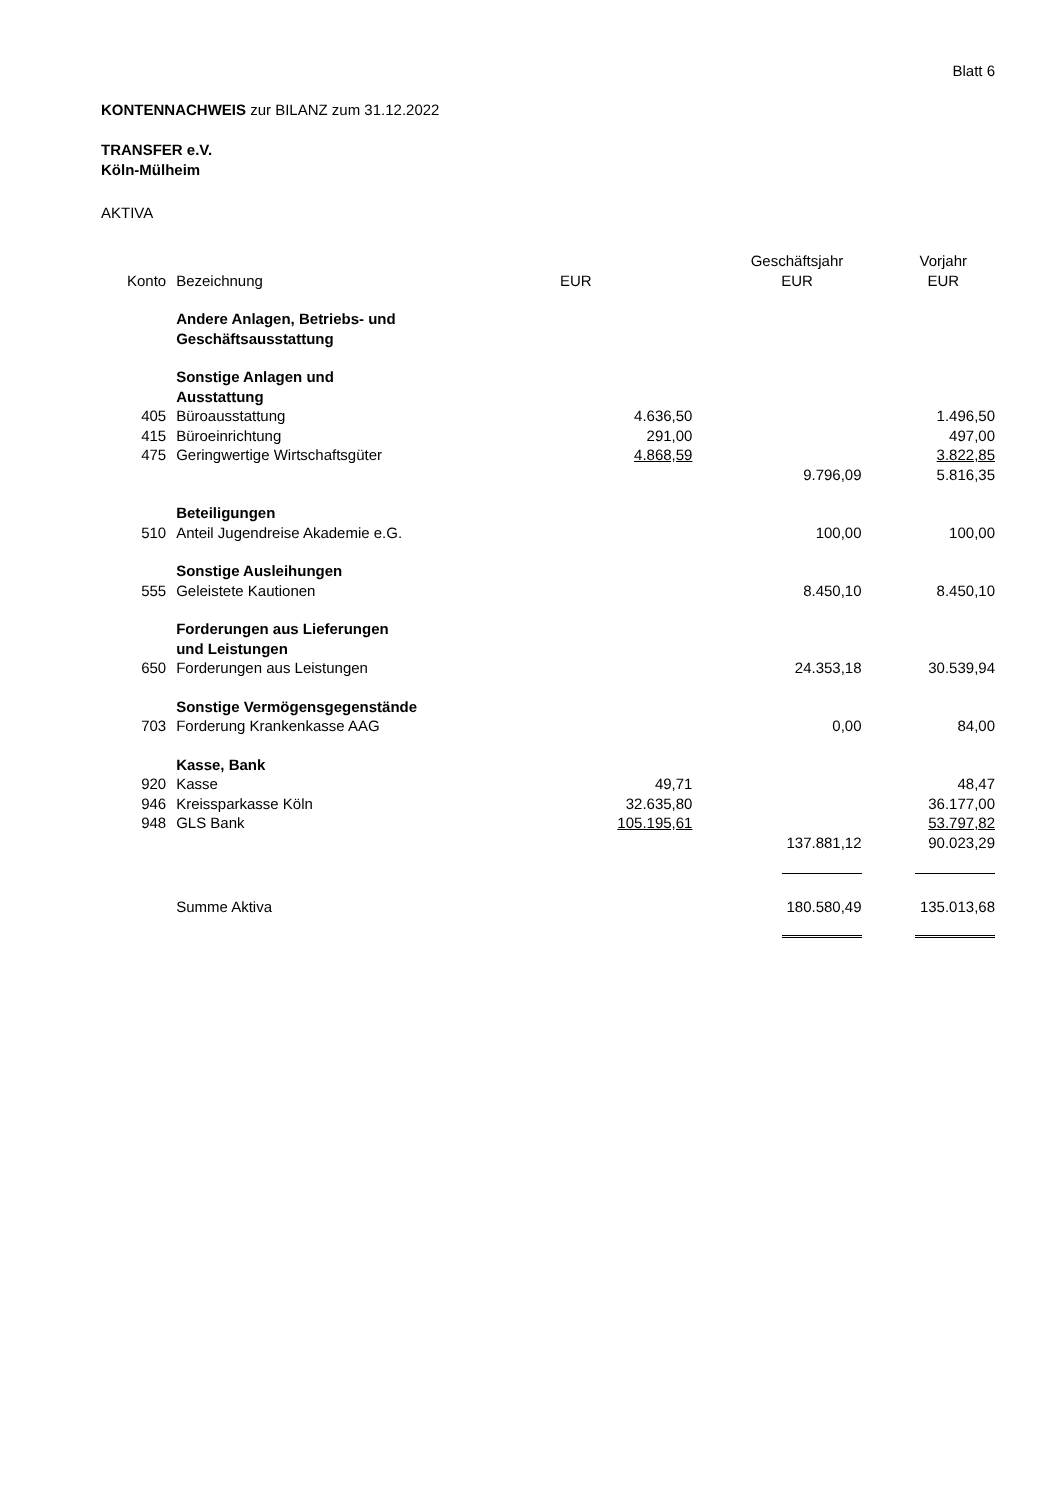Blatt 6
KONTENNACHWEIS zur BILANZ zum 31.12.2022
TRANSFER e.V.
Köln-Mülheim
AKTIVA
| | | | Geschäftsjahr | Vorjahr |
| --- | --- | --- | --- | --- |
| Konto | Bezeichnung | EUR | EUR | EUR |
| | Andere Anlagen, Betriebs- und Geschäftsausstattung | | | |
| | Sonstige Anlagen und Ausstattung | | | |
| 405 | Büroausstattung | 4.636,50 | | 1.496,50 |
| 415 | Büroeinrichtung | 291,00 | | 497,00 |
| 475 | Geringwertige Wirtschaftsgüter | 4.868,59 | | 3.822,85 |
| | | | 9.796,09 | 5.816,35 |
| | Beteiligungen | | | |
| 510 | Anteil Jugendreise Akademie e.G. | | 100,00 | 100,00 |
| | Sonstige Ausleihungen | | | |
| 555 | Geleistete Kautionen | | 8.450,10 | 8.450,10 |
| | Forderungen aus Lieferungen und Leistungen | | | |
| 650 | Forderungen aus Leistungen | | 24.353,18 | 30.539,94 |
| | Sonstige Vermögensgegenstände | | | |
| 703 | Forderung Krankenkasse AAG | | 0,00 | 84,00 |
| | Kasse, Bank | | | |
| 920 | Kasse | 49,71 | | 48,47 |
| 946 | Kreissparkasse Köln | 32.635,80 | | 36.177,00 |
| 948 | GLS Bank | 105.195,61 | | 53.797,82 |
| | | | 137.881,12 | 90.023,29 |
| | Summe Aktiva | | 180.580,49 | 135.013,68 |